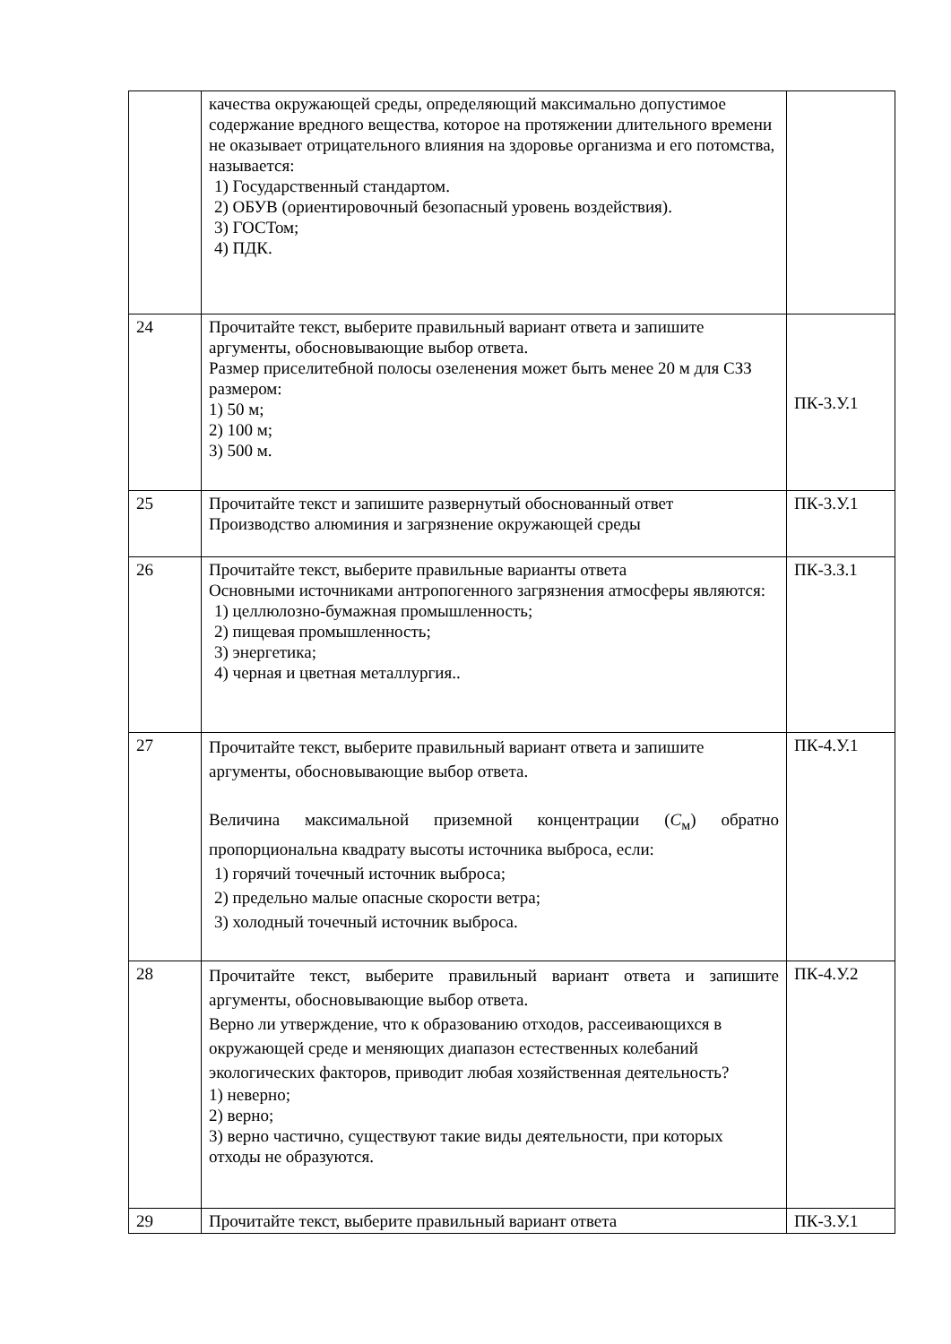| | качества окружающей среды, определяющий максимально допустимое содержание вредного вещества, которое на протяжении длительного времени не оказывает отрицательного влияния на здоровье организма и его потомства, называется: 1) Государственный стандартом. 2) ОБУВ (ориентировочный безопасный уровень воздействия). 3) ГОСТом; 4) ПДК. | |
| 24 | Прочитайте текст, выберите правильный вариант ответа и запишите аргументы, обосновывающие выбор ответа. Размер приселитебной полосы озеленения может быть менее 20 м для СЗЗ размером: 1) 50 м; 2) 100 м; 3) 500 м. | ПК-3.У.1 |
| 25 | Прочитайте текст и запишите развернутый обоснованный ответ Производство алюминия и загрязнение окружающей среды | ПК-3.У.1 |
| 26 | Прочитайте текст, выберите правильные варианты ответа Основными источниками антропогенного загрязнения атмосферы являются: 1) целлюлозно-бумажная промышленность; 2) пищевая промышленность; 3) энергетика; 4) черная и цветная металлургия.. | ПК-3.З.1 |
| 27 | Прочитайте текст, выберите правильный вариант ответа и запишите аргументы, обосновывающие выбор ответа. Величина максимальной приземной концентрации ( С<sub>м</sub>) обратно пропорциональна квадрату высоты источника выброса, если: 1) горячий точечный источник выброса; 2) предельно малые опасные скорости ветра; 3) холодный точечный источник выброса. | ПК-4.У.1 |
| 28 | Прочитайте текст, выберите правильный вариант ответа и запишите аргументы, обосновывающие выбор ответа. Верно ли утверждение, что к образованию отходов, рассеивающихся в окружающей среде и меняющих диапазон естественных колебаний экологических факторов, приводит любая хозяйственная деятельность? 1) неверно; 2) верно; 3) верно частично, существуют такие виды деятельности, при которых отходы не образуются. | ПК-4.У.2 |
| 29 | Прочитайте текст, выберите правильный вариант ответа | ПК-3.У.1 |